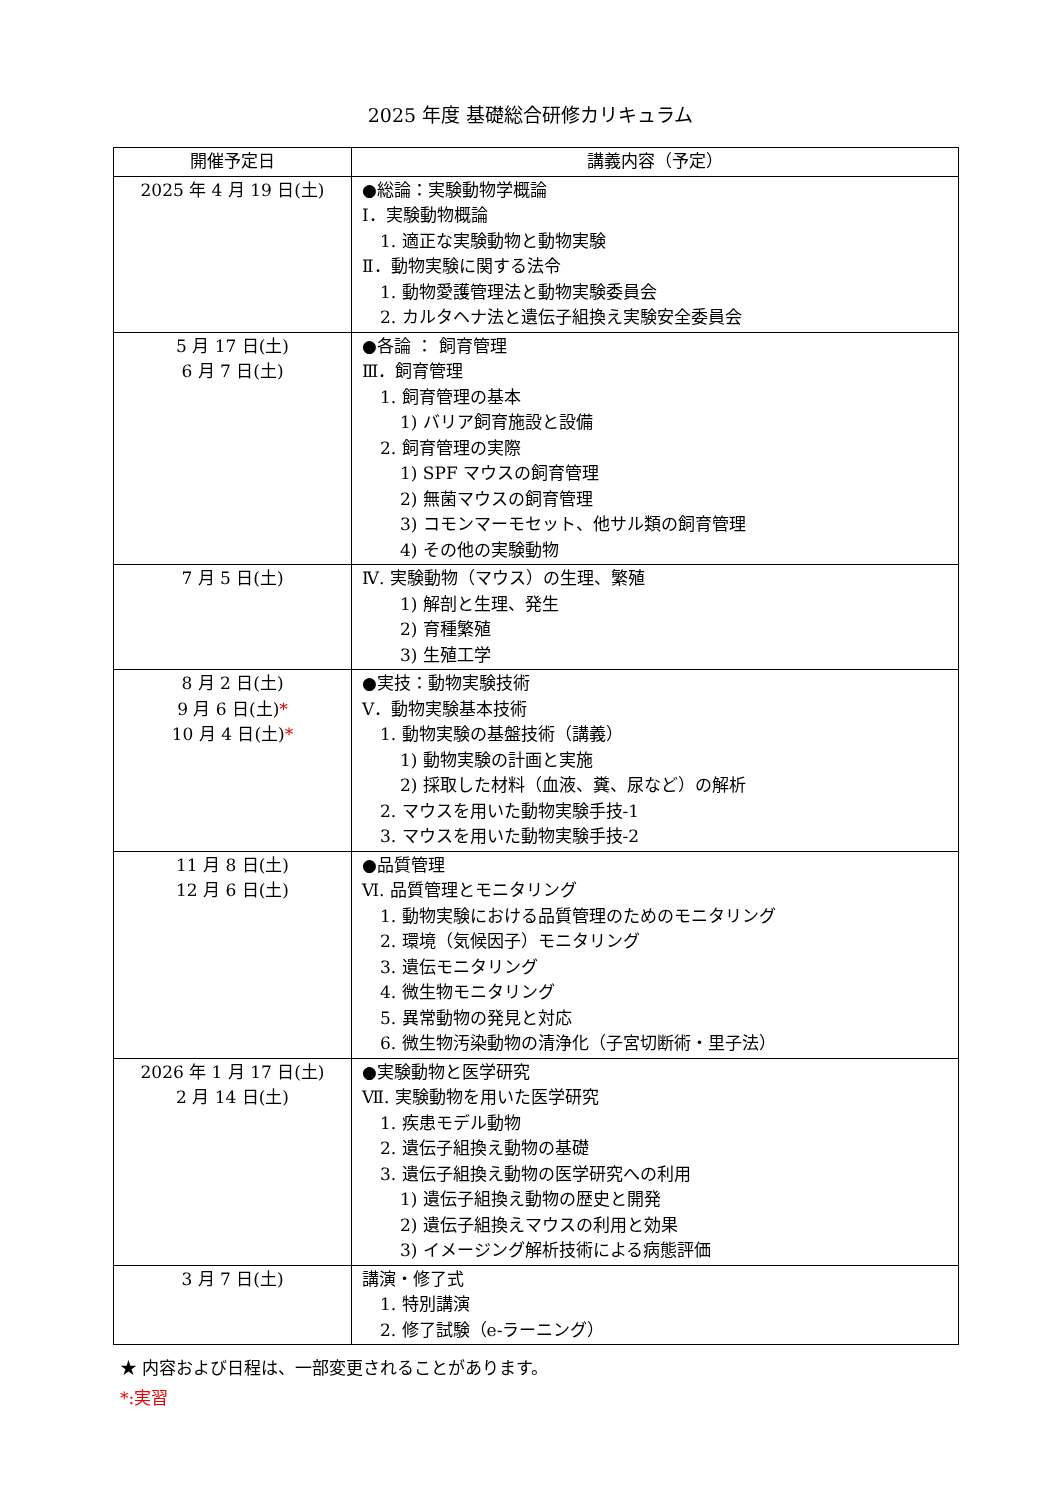2025 年度 基礎総合研修カリキュラム
| 開催予定日 | 講義内容（予定） |
| --- | --- |
| 2025 年 4 月 19 日(土) | ●総論：実験動物学概論 Ⅰ．実験動物概論 1. 適正な実験動物と動物実験 Ⅱ．動物実験に関する法令 1. 動物愛護管理法と動物実験委員会 2. カルタヘナ法と遺伝子組換え実験安全委員会 |
| 5 月 17 日(土) 6 月 7 日(土) | ●各論 ： 飼育管理 Ⅲ．飼育管理 1. 飼育管理の基本 1) バリア飼育施設と設備 2. 飼育管理の実際 1) SPF マウスの飼育管理 2) 無菌マウスの飼育管理 3) コモンマーモセット、他サル類の飼育管理 4) その他の実験動物 |
| 7 月 5 日(土) | Ⅳ. 実験動物（マウス）の生理、繁殖 1) 解剖と生理、発生 2) 育種繁殖 3) 生殖工学 |
| 8 月 2 日(土) 9 月 6 日(土) * 10 月 4 日(土) * | ●実技：動物実験技術 Ⅴ．動物実験基本技術 1. 動物実験の基盤技術（講義） 1) 動物実験の計画と実施 2) 採取した材料（血液、糞、尿など）の解析 2. マウスを用いた動物実験手技-1 3. マウスを用いた動物実験手技-2 |
| 11 月 8 日(土) 12 月 6 日(土) | ●品質管理 Ⅵ. 品質管理とモニタリング 1. 動物実験における品質管理のためのモニタリング 2. 環境（気候因子）モニタリング 3. 遺伝モニタリング 4. 微生物モニタリング 5. 異常動物の発見と対応 6. 微生物汚染動物の清浄化（子宮切断術・里子法） |
| 2026 年 1 月 17 日(土) 2 月 14 日(土) | ●実験動物と医学研究 Ⅶ. 実験動物を用いた医学研究 1. 疾患モデル動物 2. 遺伝子組換え動物の基礎 3. 遺伝子組換え動物の医学研究への利用 1) 遺伝子組換え動物の歴史と開発 2) 遺伝子組換えマウスの利用と効果 3) イメージング解析技術による病態評価 |
| 3 月 7 日(土) | 講演・修了式 1. 特別講演 2. 修了試験（e-ラーニング） |
★ 内容および日程は、一部変更されることがあります。
*:実習